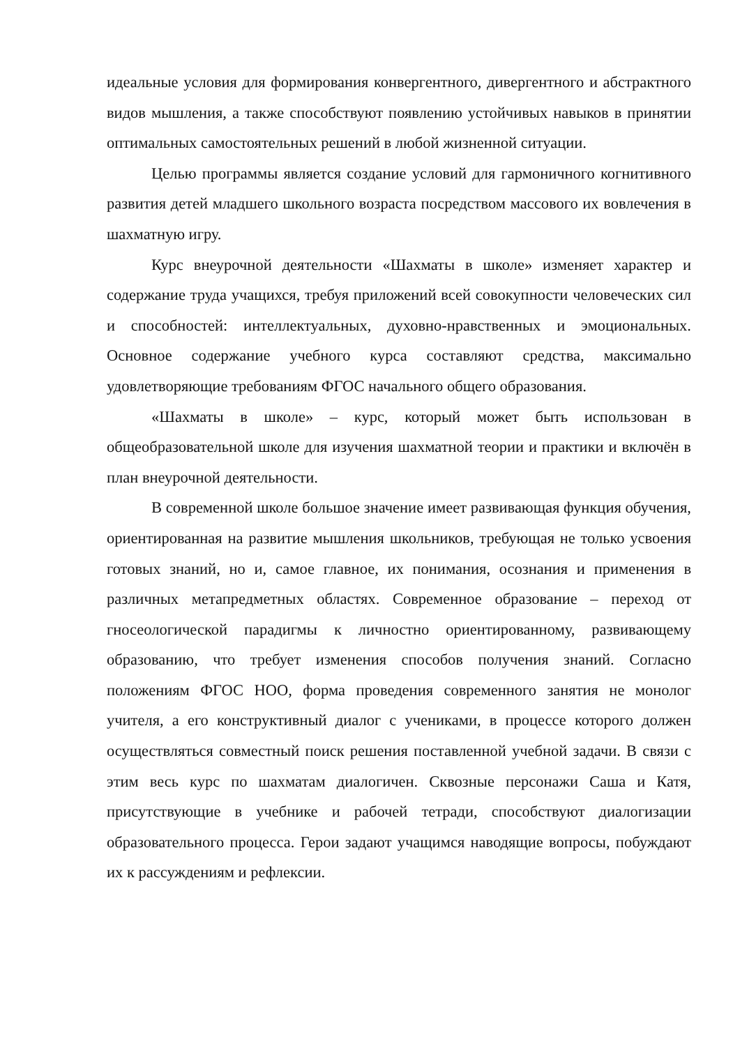идеальные условия для формирования конвергентного, дивергентного и абстрактного видов мышления, а также способствуют появлению устойчивых навыков в принятии оптимальных самостоятельных решений в любой жизненной ситуации.
Целью программы является создание условий для гармоничного когнитивного развития детей младшего школьного возраста посредством массового их вовлечения в шахматную игру.
Курс внеурочной деятельности «Шахматы в школе» изменяет характер и содержание труда учащихся, требуя приложений всей совокупности человеческих сил и способностей: интеллектуальных, духовно-нравственных и эмоциональных. Основное содержание учебного курса составляют средства, максимально удовлетворяющие требованиям ФГОС начального общего образования.
«Шахматы в школе» – курс, который может быть использован в общеобразовательной школе для изучения шахматной теории и практики и включён в план внеурочной деятельности.
В современной школе большое значение имеет развивающая функция обучения, ориентированная на развитие мышления школьников, требующая не только усвоения готовых знаний, но и, самое главное, их понимания, осознания и применения в различных метапредметных областях. Современное образование – переход от гносеологической парадигмы к личностно ориентированному, развивающему образованию, что требует изменения способов получения знаний. Согласно положениям ФГОС НОО, форма проведения современного занятия не монолог учителя, а его конструктивный диалог с учениками, в процессе которого должен осуществляться совместный поиск решения поставленной учебной задачи. В связи с этим весь курс по шахматам диалогичен. Сквозные персонажи Саша и Катя, присутствующие в учебнике и рабочей тетради, способствуют диалогизации образовательного процесса. Герои задают учащимся наводящие вопросы, побуждают их к рассуждениям и рефлексии.